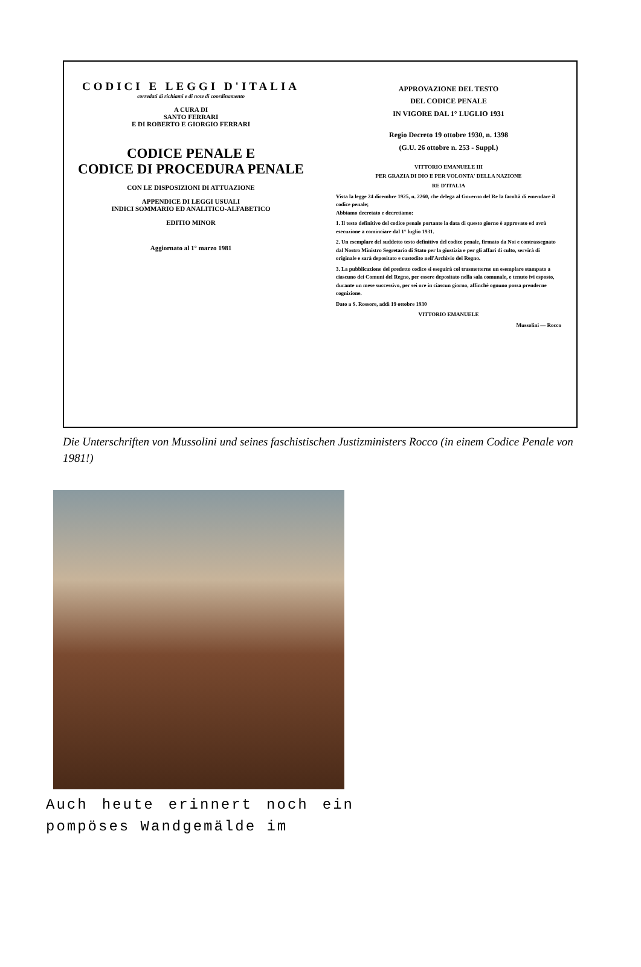CODICI E LEGGI D'ITALIA
corredati di richiami e di note di coordinamento
A CURA DI
SANTO FERRARI
E DI ROBERTO E GIORGIO FERRARI
CODICE PENALE E
CODICE DI PROCEDURA PENALE
CON LE DISPOSIZIONI DI ATTUAZIONE
APPENDICE DI LEGGI USUALI
INDICI SOMMARIO ED ANALITICO-ALFABETICO
EDITIO MINOR
Aggiornato al 1° marzo 1981
APPROVAZIONE DEL TESTO
DEL CODICE PENALE
IN VIGORE DAL 1° LUGLIO 1931
Regio Decreto 19 ottobre 1930, n. 1398
(G.U. 26 ottobre n. 253 - Suppl.)
VITTORIO EMANUELE III
PER GRAZIA DI DIO E PER VOLONTA' DELLA NAZIONE
RE D'ITALIA
Vista la legge 24 dicembre 1925, n. 2260, che delega al Governo del Re la facoltà di emendare il codice penale;
Abbiamo decretato e decretiamo:
1. Il testo definitivo del codice penale portante la data di questo giorno è approvato ed avrà esecuzione a cominciare dal 1° luglio 1931.
2. Un esemplare del suddetto testo definitivo del codice penale, firmato da Noi e contrassegnato dal Nostro Ministro Segretario di Stato per la giustizia e per gli affari di culto, servirà di originale e sarà depositato e custodito nell'Archivio del Regno.
3. La pubblicazione del predetto codice si eseguirà col trasmetterne un esemplare stampato a ciascuno dei Comuni del Regno, per essere depositato nella sala comunale, e tenuto ivi esposto, durante un mese successivo, per sei ore in ciascun giorno, affinchè ognuno possa prenderne cognizione.
Dato a S. Rossore, addì 19 ottobre 1930
VITTORIO EMANUELE
Mussolini — Rocco
Die Unterschriften von Mussolini und seines faschistischen Justizministers Rocco (in einem Codice Penale von 1981!)
Auch heute erinnert noch ein pompöses Wandgemälde im